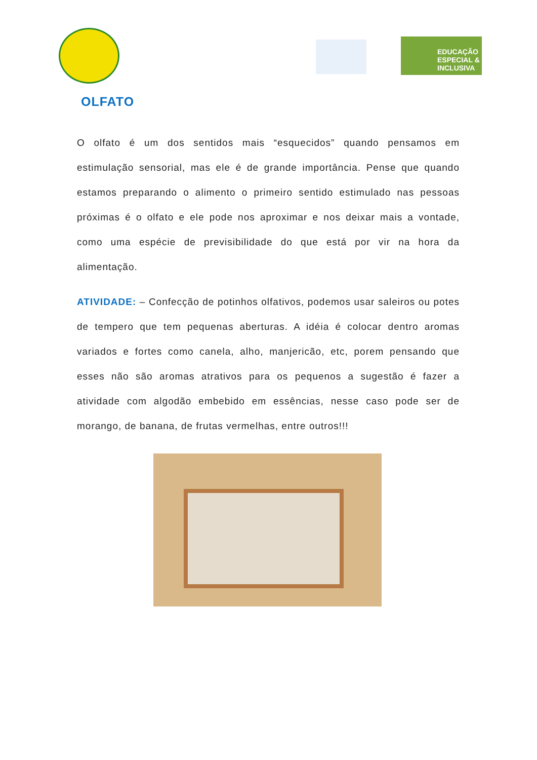EDUCAÇÃO ESPECIAL & INCLUSIVA
OLFATO
O olfato é um dos sentidos mais “esquecidos” quando pensamos em estimulação sensorial, mas ele é de grande importância. Pense que quando estamos preparando o alimento o primeiro sentido estimulado nas pessoas próximas é o olfato e ele pode nos aproximar e nos deixar mais a vontade, como uma espécie de previsibilidade do que está por vir na hora da alimentação.
ATIVIDADE: – Confecção de potinhos olfativos, podemos usar saleiros ou potes de tempero que tem pequenas aberturas. A idéia é colocar dentro aromas variados e fortes como canela, alho, manjericão, etc, porem pensando que esses não são aromas atrativos para os pequenos a sugestão é fazer a atividade com algodão embebido em essências, nesse caso pode ser de morango, de banana, de frutas vermelhas, entre outros!!!